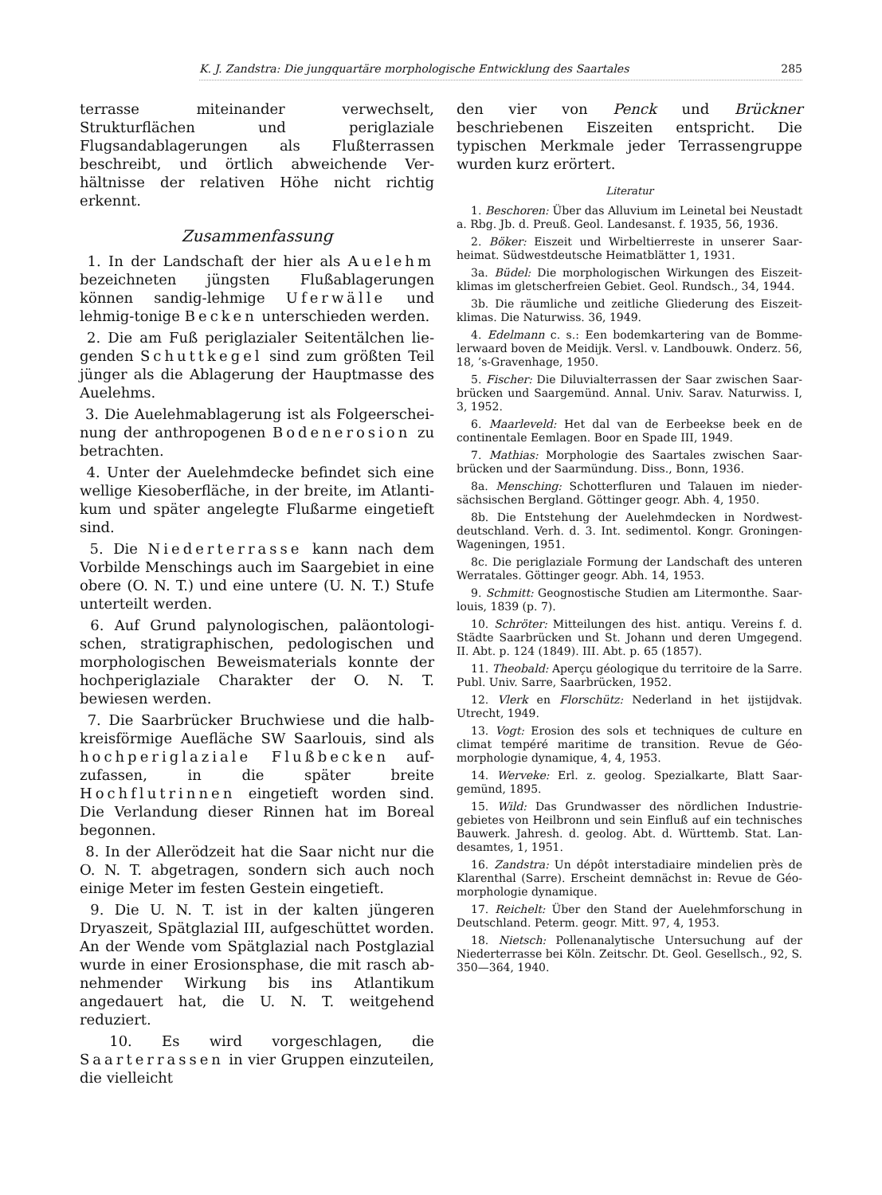K. J. Zandstra: Die jungquartäre morphologische Entwicklung des Saartales 285
terrasse miteinander verwechselt, Strukturflächen und periglaziale Flugsandablagerungen als Fluß­terrassen beschreibt, und örtlich abweichende Ver­hältnisse der relativen Höhe nicht richtig erkennt.
Zusammenfassung
1. In der Landschaft der hier als Auelehm bezeichneten jüngsten Flußablagerungen können sandig-lehmige Uferwälle und lehmig-tonige Becken unterschieden werden.
2. Die am Fuß periglazialer Seitentälchen lie­genden Schuttkegel sind zum größten Teil jünger als die Ablagerung der Hauptmasse des Auelehms.
3. Die Auelehmablagerung ist als Folgeerschei­nung der anthropogenen Bodenerosion zu betrachten.
4. Unter der Auelehmdecke befindet sich eine wellige Kiesoberfläche, in der breite, im Atlanti­kum und später angelegte Flußarme eingetieft sind.
5. Die Niederterrasse kann nach dem Vorbilde Menschings auch im Saargebiet in eine obere (O. N. T.) und eine untere (U. N. T.) Stufe unterteilt werden.
6. Auf Grund palynologischen, paläontologi­schen, stratigraphischen, pedologischen und mor­phologischen Beweismaterials konnte der hoch­periglaziale Charakter der O. N. T. bewiesen werden.
7. Die Saarbrücker Bruchwiese und die halb­kreisförmige Auefläche SW Saarlouis, sind als hochperiglaziale Flußbecken auf­zufassen, in die später breite Hochflutrinnen eingetieft worden sind. Die Verlandung dieser Rinnen hat im Boreal begonnen.
8. In der Allerödzeit hat die Saar nicht nur die O. N. T. abgetragen, sondern sich auch noch einige Meter im festen Gestein eingetieft.
9. Die U. N. T. ist in der kalten jüngeren Dryaszeit, Spätglazial III, aufgeschüttet worden. An der Wende vom Spätglazial nach Postglazial wurde in einer Erosionsphase, die mit rasch ab­nehmender Wirkung bis ins Atlantikum angedau­ert hat, die U. N. T. weitgehend reduziert.
10. Es wird vorgeschlagen, die Saarterrassen in vier Gruppen einzuteilen, die vielleicht
den vier von Penck und Brückner beschriebenen Eiszeiten entspricht. Die typischen Merkmale je­der Terrassengruppe wurden kurz erörtert.
Literatur
1. Beschoren: Über das Alluvium im Leinetal bei Neu­stadt a. Rbg. Jb. d. Preuß. Geol. Landesanst. f. 1935, 56, 1936.
2. Böker: Eiszeit und Wirbeltierreste in unserer Saar­heimat. Südwestdeutsche Heimatblätter 1, 1931.
3a. Büdel: Die morphologischen Wirkungen des Eiszeit­klimas im gletscherfreien Gebiet. Geol. Rundsch., 34, 1944.
3b. Die räumliche und zeitliche Gliederung des Eiszeit­klimas. Die Naturwiss. 36, 1949.
4. Edelmann c. s.: Een bodemkartering van de Bomme­lerwaard boven de Meidijk. Versl. v. Landbouwk. Onderz. 56, 18, ’s-Gravenhage, 1950.
5. Fischer: Die Diluvialterrassen der Saar zwischen Saar­brücken und Saargemünd. Annal. Univ. Sarav. Natur­wiss. I, 3, 1952.
6. Maarleveld: Het dal van de Eerbeekse beek en de continentale Eemlagen. Boor en Spade III, 1949.
7. Mathias: Morphologie des Saartales zwischen Saar­brücken und der Saarmündung. Diss., Bonn, 1936.
8a. Mensching: Schotterfluren und Talauen im nieder­sächsischen Bergland. Göttinger geogr. Abh. 4, 1950.
8b. Die Entstehung der Auelehmdecken in Nordwest­deutschland. Verh. d. 3. Int. sedimentol. Kongr. Gronin­gen-Wageningen, 1951.
8c. Die periglaziale Formung der Landschaft des unte­ren Werratales. Göttinger geogr. Abh. 14, 1953.
9. Schmitt: Geognostische Studien am Litermonthe. Saar­louis, 1839 (p. 7).
10. Schröter: Mitteilungen des hist. antiqu. Vereins f. d. Städte Saarbrücken und St. Johann und deren Umgegend. II. Abt. p. 124 (1849). III. Abt. p. 65 (1857).
11. Theobald: Aperçu géologique du territoire de la Sarre. Publ. Univ. Sarre, Saarbrücken, 1952.
12. Vlerk en Florschütz: Nederland in het ijstijdvak. Utrecht, 1949.
13. Vogt: Erosion des sols et techniques de culture en climat tempéré maritime de transition. Revue de Géo­morphologie dynamique, 4, 4, 1953.
14. Werveke: Erl. z. geolog. Spezialkarte, Blatt Saar­gemünd, 1895.
15. Wild: Das Grundwasser des nördlichen Industrie­gebietes von Heilbronn und sein Einfluß auf ein technisches Bauwerk. Jahresh. d. geolog. Abt. d. Württemb. Stat. Lan­desamtes, 1, 1951.
16. Zandstra: Un dépôt interstadiaire mindelien près de Klarenthal (Sarre). Erscheint demnächst in: Revue de Géo­morphologie dynamique.
17. Reichelt: Über den Stand der Auelehmforschung in Deutschland. Peterm. geogr. Mitt. 97, 4, 1953.
18. Nietsch: Pollenanalytische Untersuchung auf der Niederterrasse bei Köln. Zeitschr. Dt. Geol. Gesellsch., 92, S. 350—364, 1940.